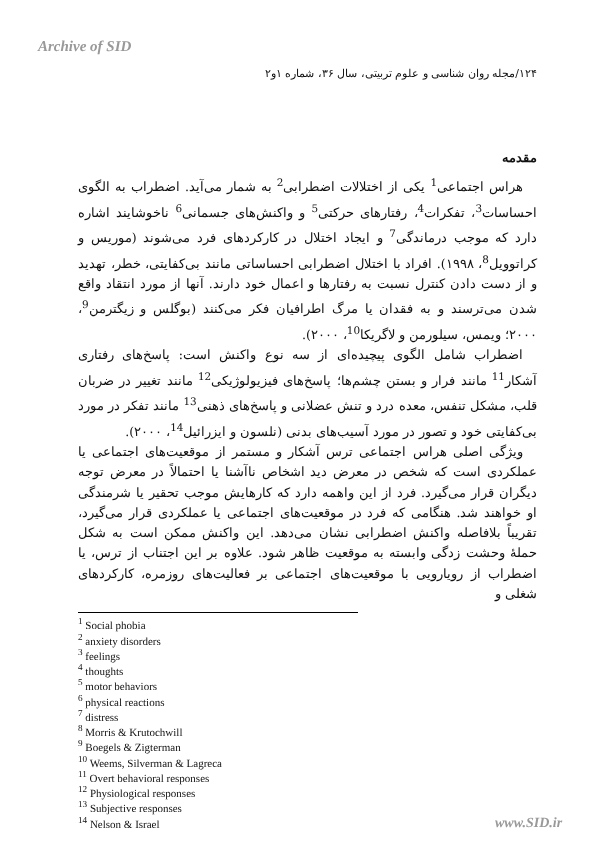Archive of SID
۱۲۴/مجله روان شناسی و علوم تربیتی، سال ۳۶، شماره ۱و۲
مقدمه
هراس اجتماعی<sup>1</sup> یکی از اختلالات اضطرابی<sup>2</sup> به شمار می‌آید. اضطراب به الگوی احساسات<sup>3</sup>، تفکرات<sup>4</sup>، رفتارهای حرکتی<sup>5</sup> و واکنش‌های جسمانی<sup>6</sup> ناخوشایند اشاره دارد که موجب درماندگی<sup>7</sup> و ایجاد اختلال در کارکردهای فرد می‌شوند (موریس و کراتوویل<sup>8</sup>، ۱۹۹۸). افراد با اختلال اضطرابی احساساتی مانند بی‌کفایتی، خطر، تهدید و از دست دادن کنترل نسبت به رفتارها و اعمال خود دارند. آنها از مورد انتقاد واقع شدن می‌ترسند و به فقدان یا مرگ اطرافیان فکر می‌کنند (بوگلس و زیگترمن<sup>9</sup>، ۲۰۰۰؛ ویمس، سیلورمن و لاگریکا<sup>10</sup>، ۲۰۰۰).
اضطراب شامل الگوی پیچیده‌ای از سه نوع واکنش است: پاسخ‌های رفتاری آشکار<sup>11</sup> مانند فرار و بستن چشم‌ها؛ پاسخ‌های فیزیولوژیکی<sup>12</sup> مانند تغییر در ضربان قلب، مشکل تنفس، معده درد و تنش عضلانی و پاسخ‌های ذهنی<sup>13</sup> مانند تفکر در مورد بی‌کفایتی خود و تصور در مورد آسیب‌های بدنی (نلسون و ایزرائیل<sup>14</sup>، ۲۰۰۰).
ویژگی اصلی هراس اجتماعی ترس آشکار و مستمر از موقعیت‌های اجتماعی یا عملکردی است که شخص در معرض دید اشخاص ناآشنا یا احتمالاً در معرض توجه دیگران قرار می‌گیرد. فرد از این واهمه دارد که کارهایش موجب تحقیر یا شرمندگی او خواهند شد. هنگامی که فرد در موقعیت‌های اجتماعی یا عملکردی قرار می‌گیرد، تقریباً بلافاصله واکنش اضطرابی نشان می‌دهد. این واکنش ممکن است به شکل حملهٔ وحشت زدگی وابسته به موقعیت ظاهر شود. علاوه بر این اجتناب از ترس، یا اضطراب از رویارویی با موقعیت‌های اجتماعی بر فعالیت‌های روزمره، کارکردهای شغلی و
<sup>1</sup> Social phobia
<sup>2</sup> anxiety disorders
<sup>3</sup> feelings
<sup>4</sup> thoughts
<sup>5</sup> motor behaviors
<sup>6</sup> physical reactions
<sup>7</sup> distress
<sup>8</sup> Morris & Krutochwill
<sup>9</sup> Boegels & Zigterman
<sup>10</sup> Weems, Silverman & Lagreca
<sup>11</sup> Overt behavioral responses
<sup>12</sup> Physiological responses
<sup>13</sup> Subjective responses
<sup>14</sup> Nelson & Israel
www.SID.ir